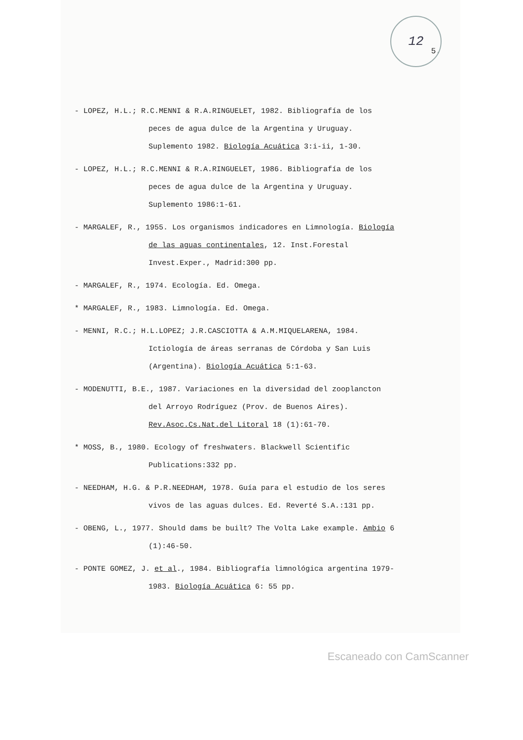12
5.
- LOPEZ, H.L.; R.C.MENNI & R.A.RINGUELET, 1982. Bibliografía de los peces de agua dulce de la Argentina y Uruguay. Suplemento 1982. Biología Acuática 3:i-ii, 1-30.
- LOPEZ, H.L.; R.C.MENNI & R.A.RINGUELET, 1986. Bibliografía de los peces de agua dulce de la Argentina y Uruguay. Suplemento 1986:1-61.
- MARGALEF, R., 1955. Los organismos indicadores en Limnología. Biología de las aguas continentales, 12. Inst.Forestal Invest.Exper., Madrid:300 pp.
- MARGALEF, R., 1974. Ecología. Ed. Omega.
* MARGALEF, R., 1983. Limnología. Ed. Omega.
- MENNI, R.C.; H.L.LOPEZ; J.R.CASCIOTTA & A.M.MIQUELARENA, 1984. Ictiología de áreas serranas de Córdoba y San Luis (Argentina). Biología Acuática 5:1-63.
- MODENUTTI, B.E., 1987. Variaciones en la diversidad del zooplancton del Arroyo Rodríguez (Prov. de Buenos Aires). Rev.Asoc.Cs.Nat.del Litoral 18 (1):61-70.
* MOSS, B., 1980. Ecology of freshwaters. Blackwell Scientific Publications:332 pp.
- NEEDHAM, H.G. & P.R.NEEDHAM, 1978. Guía para el estudio de los seres vivos de las aguas dulces. Ed. Reverté S.A.:131 pp.
- OBENG, L., 1977. Should dams be built? The Volta Lake example. Ambio 6 (1):46-50.
- PONTE GOMEZ, J. et al., 1984. Bibliografía limnológica argentina 1979-1983. Biología Acuática 6: 55 pp.
Escaneado con CamScanner